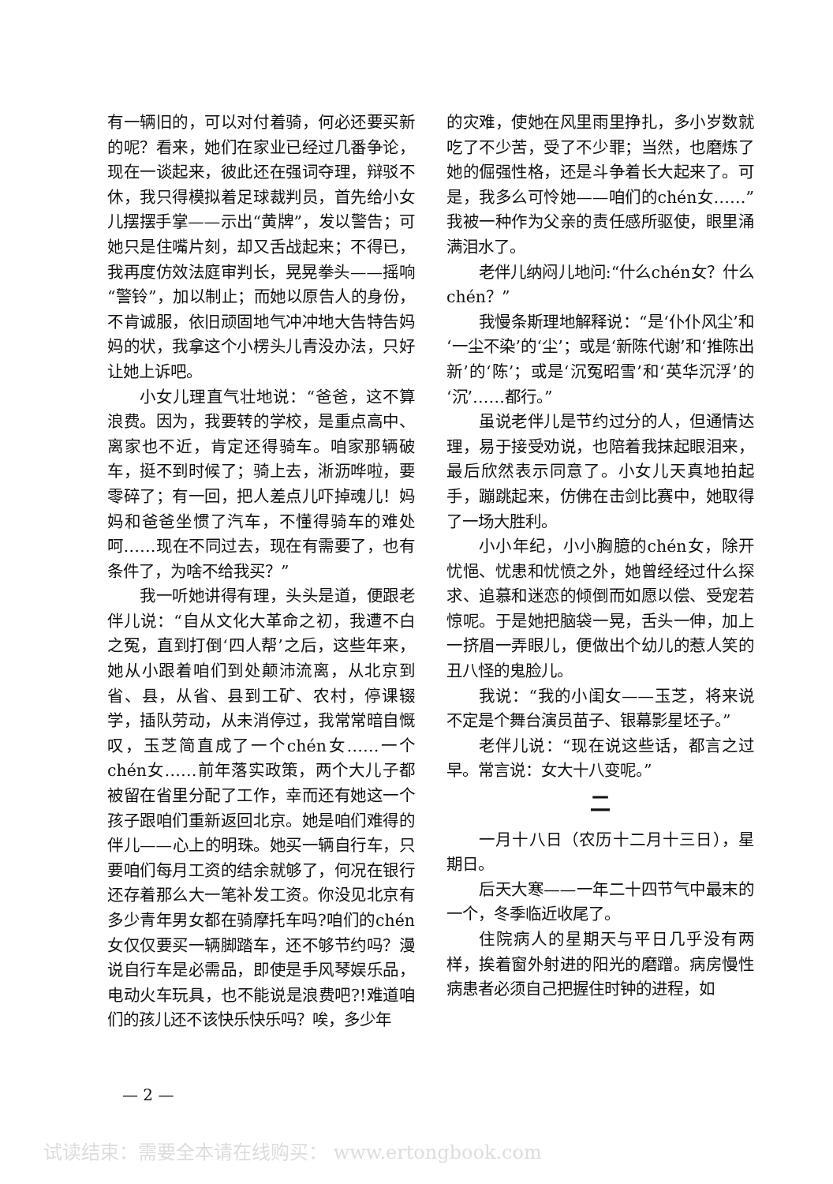有一辆旧的，可以对付着骑，何必还要买新的呢？看来，她们在家业已经过几番争论，现在一谈起来，彼此还在强词夺理，辩驳不休，我只得模拟着足球裁判员，首先给小女儿摆摆手掌——示出“黄牌”，发以警告；可她只是住嘴片刻，却又舌战起来；不得已，我再度仿效法庭审判长，晃晃拳头——摇响“警铃”，加以制止；而她以原告人的身份，不肯诚服，依旧顽固地气冲冲地大告特告妈妈的状，我拿这个小楞头儿青没办法，只好让她上诉吧。
小女儿理直气壮地说：“爸爸，这不算浪费。因为，我要转的学校，是重点高中、离家也不近，肯定还得骑车。咱家那辆破车，挺不到时候了；骑上去，淅沥哗啦，要零碎了；有一回，把人差点儿吓掉魂儿！妈妈和爸爸坐惯了汽车，不懂得骑车的难处呵……现在不同过去，现在有需要了，也有条件了，为啥不给我买？”
我一听她讲得有理，头头是道，便跟老伴儿说：“自从文化大革命之初，我遭不白之冤，直到打倒‘四人帮’之后，这些年来，她从小跟着咱们到处颠沛流离，从北京到省、县，从省、县到工矿、农村，停课辍学，插队劳动，从未消停过，我常常暗自慨叹，玉芝简直成了一个chén女……一个chén女……前年落实政策，两个大儿子都被留在省里分配了工作，幸而还有她这一个孩子跟咱们重新返回北京。她是咱们难得的伴儿——心上的明珠。她买一辆自行车，只要咱们每月工资的结余就够了，何况在银行还存着那么大一笔补发工资。你没见北京有多少青年男女都在骑摩托车吗?咱们的chén女仅仅要买一辆脚踏车，还不够节约吗？漫说自行车是必需品，即使是手风琴娱乐品，电动火车玩具，也不能说是浪费吧?!难道咱们的孩儿还不该快乐快乐吗？唉，多少年
的灾难，使她在风里雨里挣扎，多小岁数就吃了不少苦，受了不少罪；当然，也磨炼了她的倔强性格，还是斗争着长大起来了。可是，我多么可怜她——咱们的chén女……”我被一种作为父亲的责任感所驱使，眼里涌满泪水了。
老伴儿纳闷儿地问:“什么chén女？什么chén？”
我慢条斯理地解释说：“是‘仆仆风尘’和‘一尘不染’的‘尘’；或是‘新陈代谢’和‘推陈出新’的‘陈’；或是‘沉冤昭雪’和‘英华沉浮’的‘沉’……都行。”
虽说老伴儿是节约过分的人，但通情达理，易于接受劝说，也陪着我抹起眼泪来，最后欣然表示同意了。小女儿天真地拍起手，蹦跳起来，仿佛在击剑比赛中，她取得了一场大胜利。
小小年纪，小小胸臆的chén女，除开忧悒、忧患和忧愤之外，她曾经经过什么探求、追慕和迷恋的倾倒而如愿以偿、受宠若惊呢。于是她把脑袋一晃，舌头一伸，加上一挤眉一弄眼儿，便做出个幼儿的惹人笑的丑八怪的鬼脸儿。
我说：“我的小闺女——玉芝，将来说不定是个舞台演员苗子、银幕影星坯子。”
老伴儿说：“现在说这些话，都言之过早。常言说：女大十八变呢。”
二
一月十八日（农历十二月十三日），星期日。
后天大寒——一年二十四节气中最末的一个，冬季临近收尾了。
住院病人的星期天与平日几乎没有两样，挨着窗外射进的阳光的磨蹭。病房慢性病患者必须自己把握住时钟的进程，如
— 2 —
试读结束：需要全本请在线购买： www.ertongbook.com